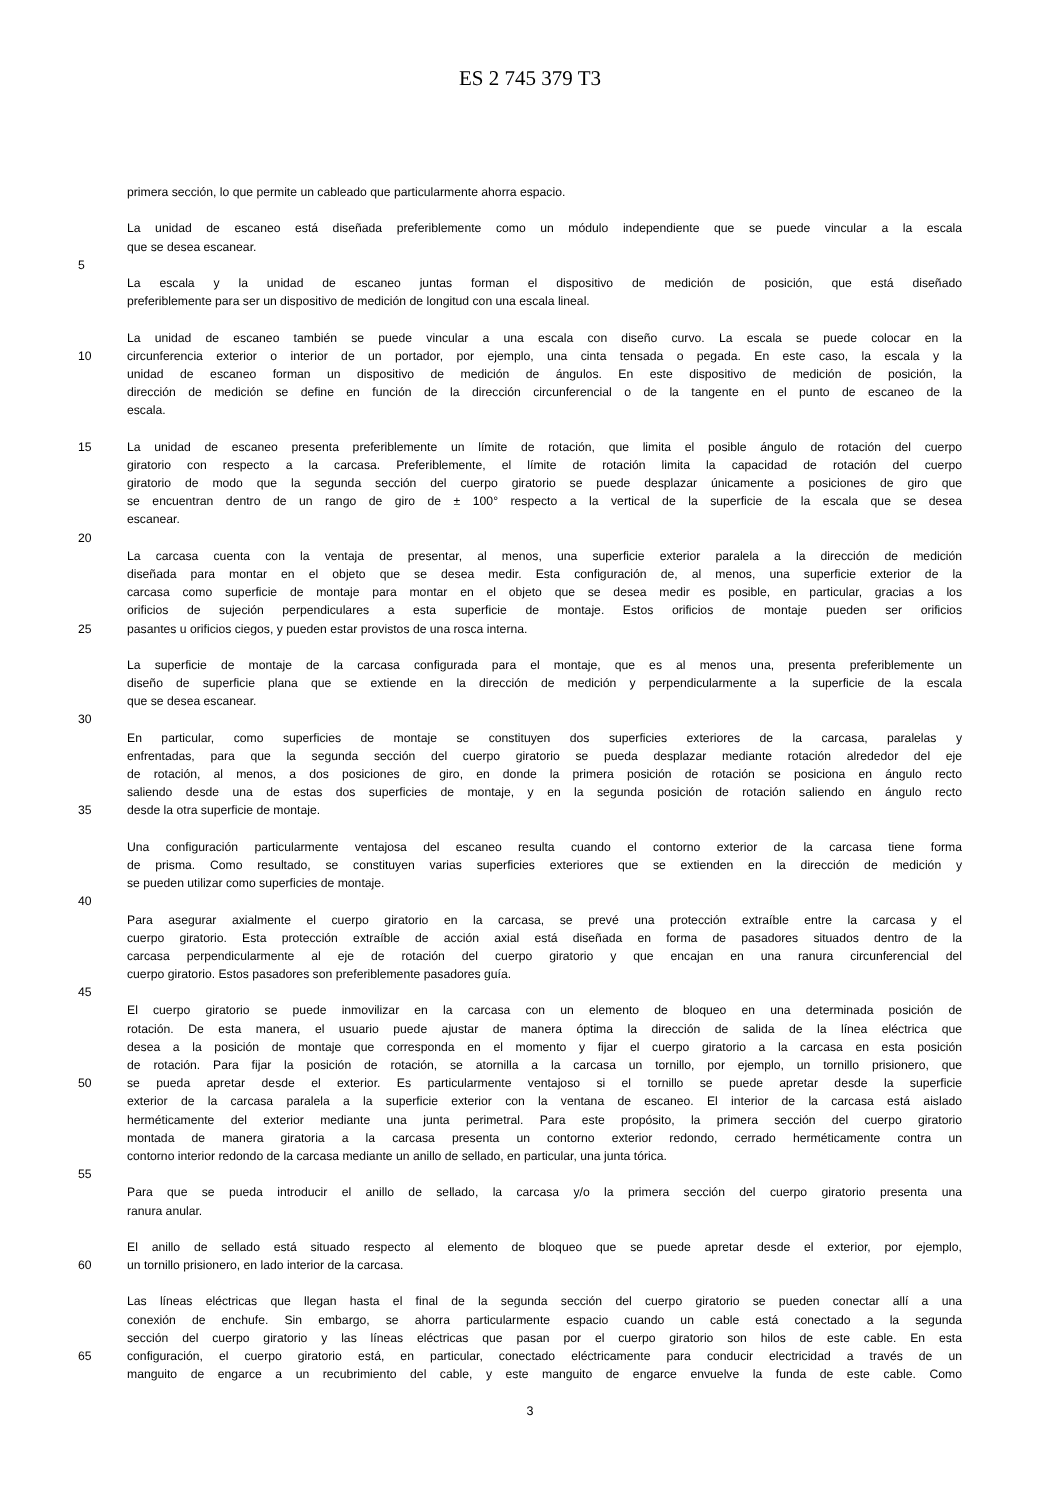ES 2 745 379 T3
primera sección, lo que permite un cableado que particularmente ahorra espacio.
La unidad de escaneo está diseñada preferiblemente como un módulo independiente que se puede vincular a la escala
que se desea escanear.
5
La escala y la unidad de escaneo juntas forman el dispositivo de medición de posición, que está diseñado
preferiblemente para ser un dispositivo de medición de longitud con una escala lineal.
La unidad de escaneo también se puede vincular a una escala con diseño curvo. La escala se puede colocar en la
10 circunferencia exterior o interior de un portador, por ejemplo, una cinta tensada o pegada. En este caso, la escala y la
unidad de escaneo forman un dispositivo de medición de ángulos. En este dispositivo de medición de posición, la
dirección de medición se define en función de la dirección circunferencial o de la tangente en el punto de escaneo de la
escala.
15 La unidad de escaneo presenta preferiblemente un límite de rotación, que limita el posible ángulo de rotación del cuerpo
giratorio con respecto a la carcasa. Preferiblemente, el límite de rotación limita la capacidad de rotación del cuerpo
giratorio de modo que la segunda sección del cuerpo giratorio se puede desplazar únicamente a posiciones de giro que
se encuentran dentro de un rango de giro de ± 100° respecto a la vertical de la superficie de la escala que se desea
escanear.
20
La carcasa cuenta con la ventaja de presentar, al menos, una superficie exterior paralela a la dirección de medición
diseñada para montar en el objeto que se desea medir. Esta configuración de, al menos, una superficie exterior de la
carcasa como superficie de montaje para montar en el objeto que se desea medir es posible, en particular, gracias a los
orificios de sujeción perpendiculares a esta superficie de montaje. Estos orificios de montaje pueden ser orificios
25 pasantes u orificios ciegos, y pueden estar provistos de una rosca interna.
La superficie de montaje de la carcasa configurada para el montaje, que es al menos una, presenta preferiblemente un
diseño de superficie plana que se extiende en la dirección de medición y perpendicularmente a la superficie de la escala
que se desea escanear.
30
En particular, como superficies de montaje se constituyen dos superficies exteriores de la carcasa, paralelas y
enfrentadas, para que la segunda sección del cuerpo giratorio se pueda desplazar mediante rotación alrededor del eje
de rotación, al menos, a dos posiciones de giro, en donde la primera posición de rotación se posiciona en ángulo recto
saliendo desde una de estas dos superficies de montaje, y en la segunda posición de rotación saliendo en ángulo recto
35 desde la otra superficie de montaje.
Una configuración particularmente ventajosa del escaneo resulta cuando el contorno exterior de la carcasa tiene forma
de prisma. Como resultado, se constituyen varias superficies exteriores que se extienden en la dirección de medición y
se pueden utilizar como superficies de montaje.
40
Para asegurar axialmente el cuerpo giratorio en la carcasa, se prevé una protección extraíble entre la carcasa y el
cuerpo giratorio. Esta protección extraíble de acción axial está diseñada en forma de pasadores situados dentro de la
carcasa perpendicularmente al eje de rotación del cuerpo giratorio y que encajan en una ranura circunferencial del
cuerpo giratorio. Estos pasadores son preferiblemente pasadores guía.
45
El cuerpo giratorio se puede inmovilizar en la carcasa con un elemento de bloqueo en una determinada posición de
rotación. De esta manera, el usuario puede ajustar de manera óptima la dirección de salida de la línea eléctrica que
desea a la posición de montaje que corresponda en el momento y fijar el cuerpo giratorio a la carcasa en esta posición
de rotación. Para fijar la posición de rotación, se atornilla a la carcasa un tornillo, por ejemplo, un tornillo prisionero, que
50 se pueda apretar desde el exterior. Es particularmente ventajoso si el tornillo se puede apretar desde la superficie
exterior de la carcasa paralela a la superficie exterior con la ventana de escaneo. El interior de la carcasa está aislado
herméticamente del exterior mediante una junta perimetral. Para este propósito, la primera sección del cuerpo giratorio
montada de manera giratoria a la carcasa presenta un contorno exterior redondo, cerrado herméticamente contra un
contorno interior redondo de la carcasa mediante un anillo de sellado, en particular, una junta tórica.
55
Para que se pueda introducir el anillo de sellado, la carcasa y/o la primera sección del cuerpo giratorio presenta una
ranura anular.
El anillo de sellado está situado respecto al elemento de bloqueo que se puede apretar desde el exterior, por ejemplo,
60 un tornillo prisionero, en lado interior de la carcasa.
Las líneas eléctricas que llegan hasta el final de la segunda sección del cuerpo giratorio se pueden conectar allí a una
conexión de enchufe. Sin embargo, se ahorra particularmente espacio cuando un cable está conectado a la segunda
sección del cuerpo giratorio y las líneas eléctricas que pasan por el cuerpo giratorio son hilos de este cable. En esta
65 configuración, el cuerpo giratorio está, en particular, conectado eléctricamente para conducir electricidad a través de un
manguito de engarce a un recubrimiento del cable, y este manguito de engarce envuelve la funda de este cable. Como
3